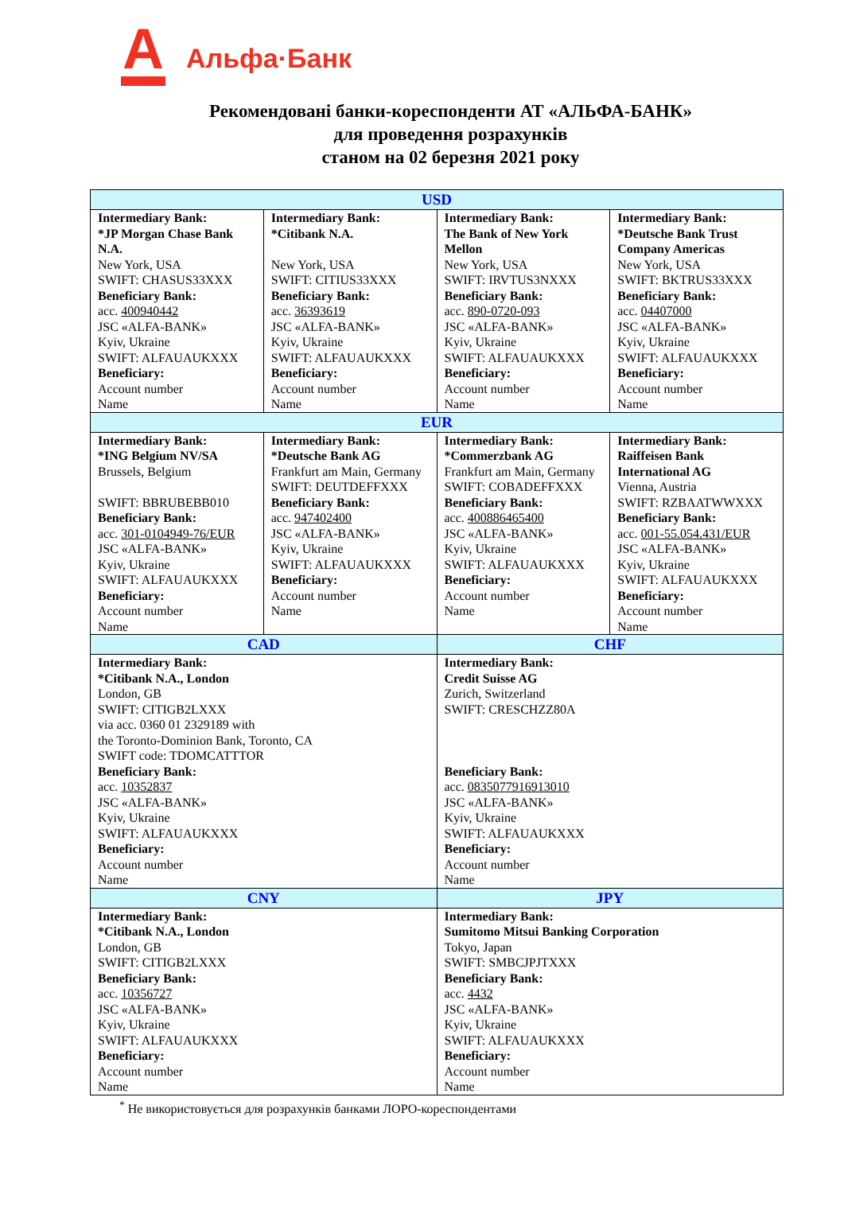А
Альфа·Банк
Рекомендовані банки-кореспонденти АТ «АЛЬФА-БАНК»
для проведення розрахунків
станом на 02 березня 2021 року
| USD | | | |
| --- | --- | --- | --- |
| Intermediary Bank: *JP Morgan Chase Bank N.A. New York, USA SWIFT: CHASUS33XXX Beneficiary Bank: acc. 400940442 JSC «ALFA-BANK» Kyiv, Ukraine SWIFT: ALFAUAUKXXX Beneficiary: Account number Name | Intermediary Bank: *Citibank N.A. New York, USA SWIFT: CITIUS33XXX Beneficiary Bank: acc. 36393619 JSC «ALFA-BANK» Kyiv, Ukraine SWIFT: ALFAUAUKXXX Beneficiary: Account number Name | Intermediary Bank: The Bank of New York Mellon New York, USA SWIFT: IRVTUS3NXXX Beneficiary Bank: acc. 890-0720-093 JSC «ALFA-BANK» Kyiv, Ukraine SWIFT: ALFAUAUKXXX Beneficiary: Account number Name | Intermediary Bank: *Deutsche Bank Trust Company Americas New York, USA SWIFT: BKTRUS33XXX Beneficiary Bank: acc. 04407000 JSC «ALFA-BANK» Kyiv, Ukraine SWIFT: ALFAUAUKXXX Beneficiary: Account number Name |
| EUR | | | |
| Intermediary Bank: *ING Belgium NV/SA Brussels, Belgium SWIFT: BBRUBEBB010 Beneficiary Bank: acc. 301-0104949-76/EUR JSC «ALFA-BANK» Kyiv, Ukraine SWIFT: ALFAUAUKXXX Beneficiary: Account number Name | Intermediary Bank: *Deutsche Bank AG Frankfurt am Main, Germany SWIFT: DEUTDEFFXXX Beneficiary Bank: acc. 947402400 JSC «ALFA-BANK» Kyiv, Ukraine SWIFT: ALFAUAUKXXX Beneficiary: Account number Name | Intermediary Bank: *Commerzbank AG Frankfurt am Main, Germany SWIFT: COBADEFFXXX Beneficiary Bank: acc. 400886465400 JSC «ALFA-BANK» Kyiv, Ukraine SWIFT: ALFAUAUKXXX Beneficiary: Account number Name | Intermediary Bank: Raiffeisen Bank International AG Vienna, Austria SWIFT: RZBAATWWXXX Beneficiary Bank: acc. 001-55.054.431/EUR JSC «ALFA-BANK» Kyiv, Ukraine SWIFT: ALFAUAUKXXX Beneficiary: Account number Name |
| CAD | | CHF | |
| Intermediary Bank: *Citibank N.A., London London, GB SWIFT: CITIGB2LXXX via acc. 0360 01 2329189 with the Toronto-Dominion Bank, Toronto, CA SWIFT code: TDOMCATTTOR Beneficiary Bank: acc. 10352837 JSC «ALFA-BANK» Kyiv, Ukraine SWIFT: ALFAUAUKXXX Beneficiary: Account number Name | | Intermediary Bank: Credit Suisse AG Zurich, Switzerland SWIFT: CRESCHZZ80A Beneficiary Bank: acc. 0835077916913010 JSC «ALFA-BANK» Kyiv, Ukraine SWIFT: ALFAUAUKXXX Beneficiary: Account number Name | |
| CNY | | JPY | |
| Intermediary Bank: *Citibank N.A., London London, GB SWIFT: CITIGB2LXXX Beneficiary Bank: acc. 10356727 JSC «ALFA-BANK» Kyiv, Ukraine SWIFT: ALFAUAUKXXX Beneficiary: Account number Name | | Intermediary Bank: Sumitomo Mitsui Banking Corporation Tokyo, Japan SWIFT: SMBCJPJTXXX Beneficiary Bank: acc. 4432 JSC «ALFA-BANK» Kyiv, Ukraine SWIFT: ALFAUAUKXXX Beneficiary: Account number Name | |
<sup>*</sup> Не використовується для розрахунків банками ЛОРО-кореспондентами